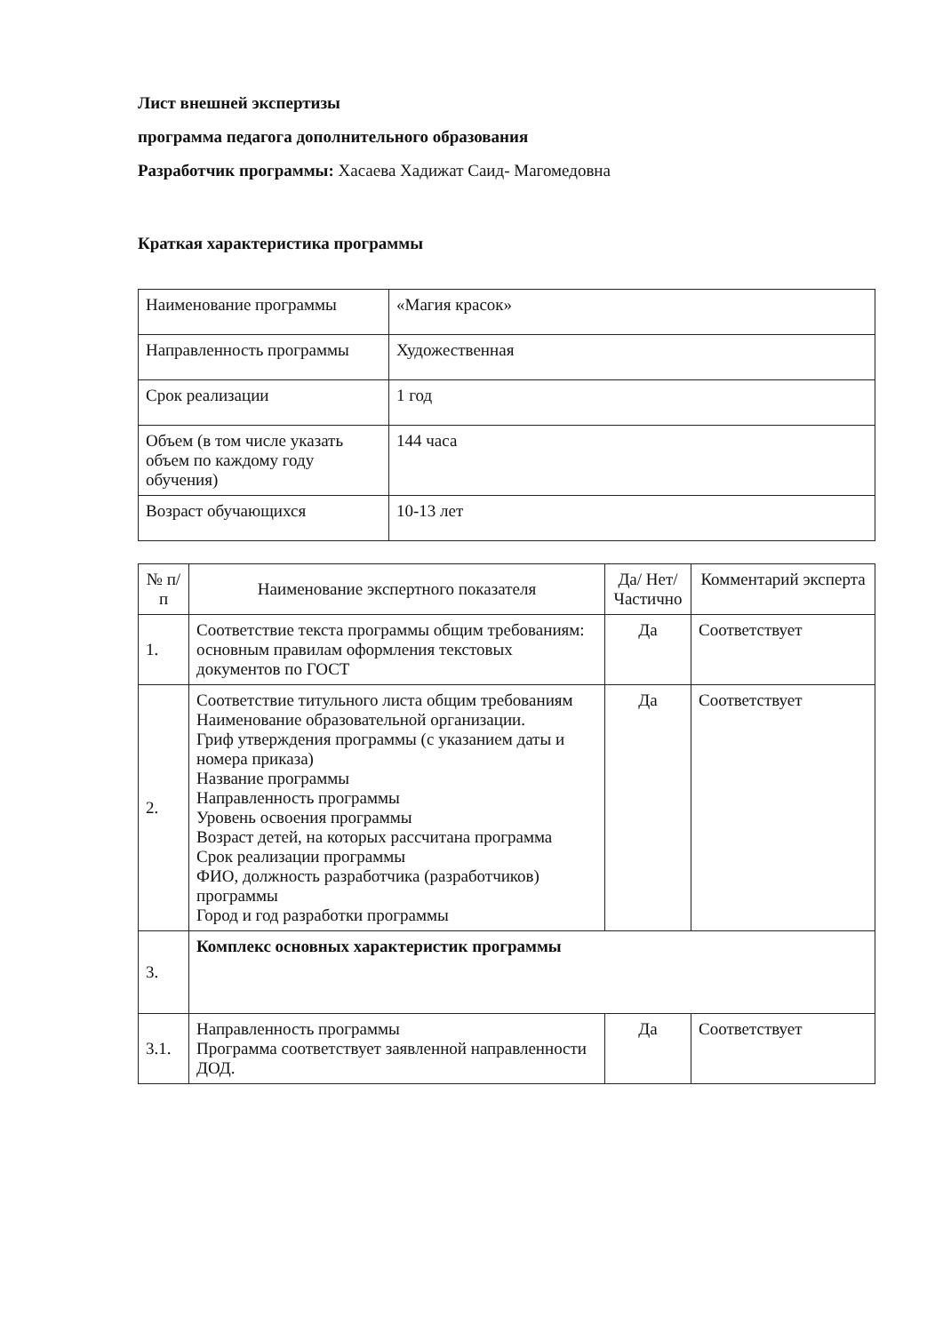Лист внешней экспертизы
программа педагога дополнительного образования
Разработчик программы: Хасаева Хадижат Саид- Магомедовна
Краткая характеристика программы
| Наименование программы | «Магия красок» |
| Направленность программы | Художественная |
| Срок реализации | 1 год |
| Объем (в том числе указать объем по каждому году обучения) | 144 часа |
| Возраст обучающихся | 10-13 лет |
| № п/п | Наименование экспертного показателя | Да/ Нет/ Частично | Комментарий эксперта |
| --- | --- | --- | --- |
| 1. | Соответствие текста программы общим требованиям: основным правилам оформления текстовых документов по ГОСТ | Да | Соответствует |
| 2. | Соответствие титульного листа общим требованиям Наименование образовательной организации. Гриф утверждения программы (с указанием даты и номера приказа) Название программы Направленность программы Уровень освоения программы Возраст детей, на которых рассчитана программа Срок реализации программы ФИО, должность разработчика (разработчиков) программы Город и год разработки программы | Да | Соответствует |
| 3. | Комплекс основных характеристик программы | | |
| 3.1. | Направленность программы Программа соответствует заявленной направленности ДОД. | Да | Соответствует |